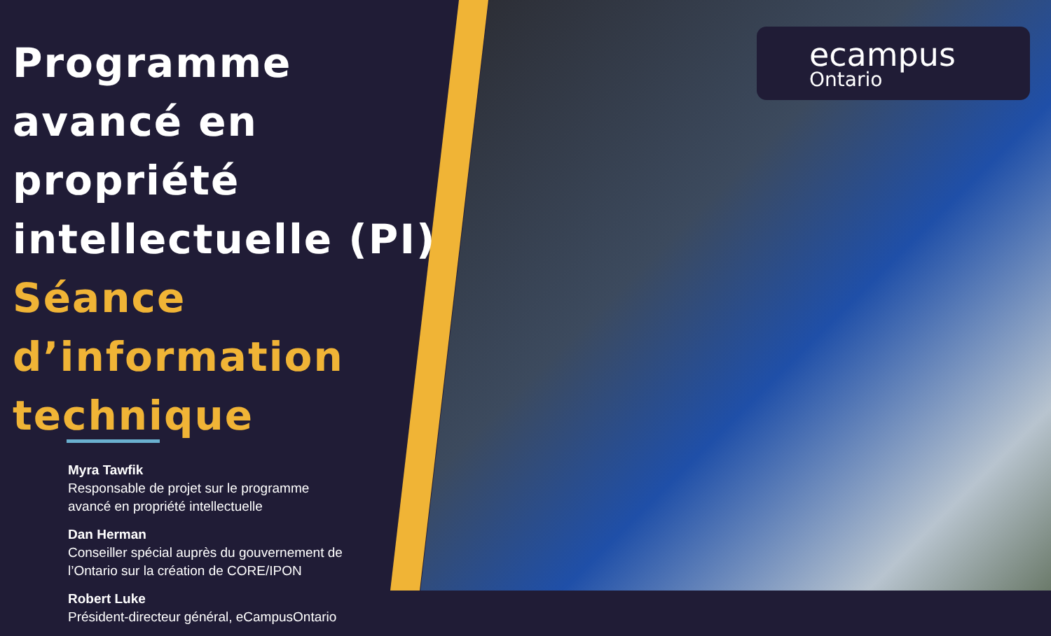ecampus
Ontario
Programme avancé en propriété intellectuelle (PI)
Séance d’information technique
Myra Tawfik
Responsable de projet sur le programme
avancé en propriété intellectuelle
Dan Herman
Conseiller spécial auprès du gouvernement de
l’Ontario sur la création de CORE/IPON
Robert Luke
Président-directeur général, eCampusOntario